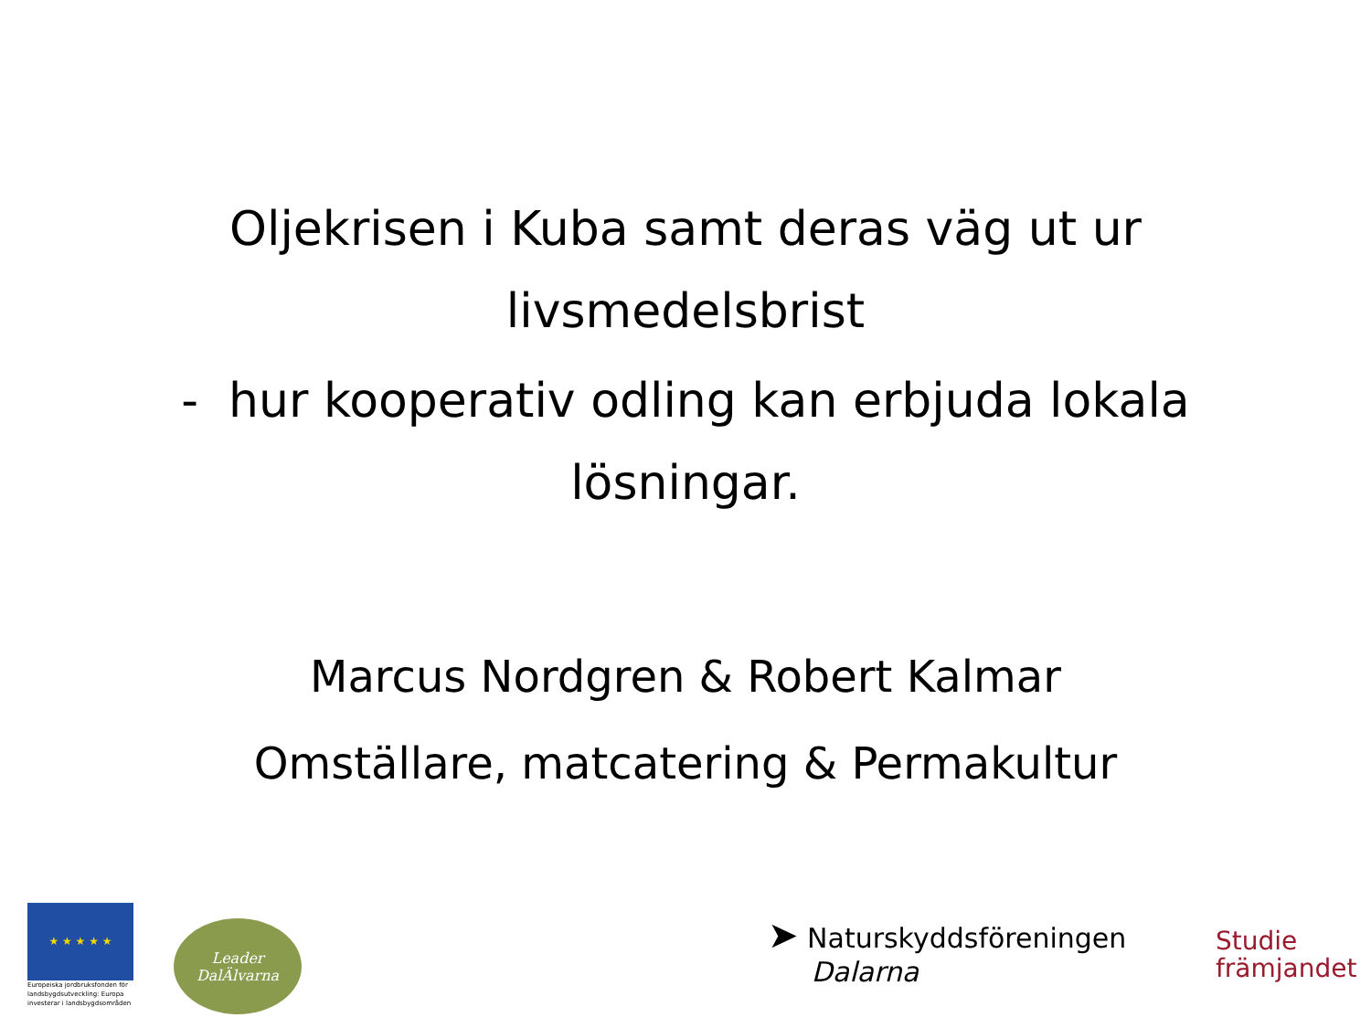Oljekrisen i Kuba samt deras väg ut ur
livsmedelsbrist
- hur kooperativ odling kan erbjuda lokala
lösningar.
Marcus Nordgren & Robert Kalmar
Omställare, matcatering & Permakultur
★ ★ ★ ★ ★
Europeiska jordbruksfonden för landsbygdsutveckling: Europa investerar i landsbygdsområden
Leader
DalÄlvarna
➤ Naturskyddsföreningen
Dalarna
Studie
främjandet